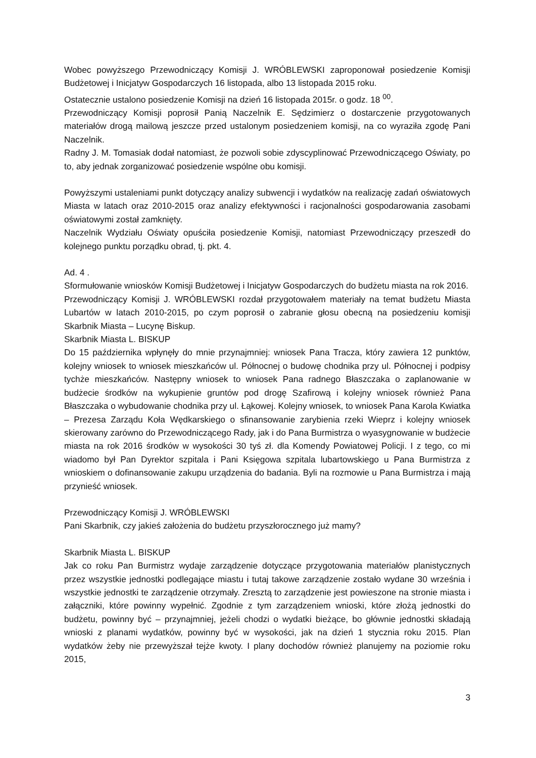Wobec powyższego Przewodniczący Komisji J. WRÓBLEWSKI zaproponował posiedzenie Komisji Budżetowej i Inicjatyw Gospodarczych 16 listopada, albo 13 listopada 2015 roku.
Ostatecznie ustalono posiedzenie Komisji na dzień 16 listopada 2015r. o godz. 18 <sup>00</sup>.
Przewodniczący Komisji poprosił Panią Naczelnik E. Sędzimierz o dostarczenie przygotowanych materiałów drogą mailową jeszcze przed ustalonym posiedzeniem komisji, na co wyraziła zgodę Pani Naczelnik.
Radny J. M. Tomasiak dodał natomiast, że pozwoli sobie zdyscyplinować Przewodniczącego Oświaty, po to, aby jednak zorganizować posiedzenie wspólne obu komisji.
Powyższymi ustaleniami punkt dotyczący analizy subwencji i wydatków na realizację zadań oświatowych Miasta w latach oraz 2010-2015 oraz analizy efektywności i racjonalności gospodarowania zasobami oświatowymi został zamknięty.
Naczelnik Wydziału Oświaty opuściła posiedzenie Komisji, natomiast Przewodniczący przeszedł do kolejnego punktu porządku obrad, tj. pkt. 4.
Ad. 4 .
Sformułowanie wniosków Komisji Budżetowej i Inicjatyw Gospodarczych do budżetu miasta na rok 2016.
Przewodniczący Komisji J. WRÓBLEWSKI rozdał przygotowałem materiały na temat budżetu Miasta Lubartów w latach 2010-2015, po czym poprosił o zabranie głosu obecną na posiedzeniu komisji Skarbnik Miasta – Lucynę Biskup.
Skarbnik Miasta L. BISKUP
Do 15 października wpłynęły do mnie przynajmniej: wniosek Pana Tracza, który zawiera 12 punktów, kolejny wniosek to wniosek mieszkańców ul. Północnej o budowę chodnika przy ul. Północnej i podpisy tychże mieszkańców. Następny wniosek to wniosek Pana radnego Błaszczaka o zaplanowanie w budżecie środków na wykupienie gruntów pod drogę Szafirową i kolejny wniosek również Pana Błaszczaka o wybudowanie chodnika przy ul. Łąkowej. Kolejny wniosek, to wniosek Pana Karola Kwiatka – Prezesa Zarządu Koła Wędkarskiego o sfinansowanie zarybienia rzeki Wieprz i kolejny wniosek skierowany zarówno do Przewodniczącego Rady, jak i do Pana Burmistrza o wyasygnowanie w budżecie miasta na rok 2016 środków w wysokości 30 tyś zł. dla Komendy Powiatowej Policji. I z tego, co mi wiadomo był Pan Dyrektor szpitala i Pani Księgowa szpitala lubartowskiego u Pana Burmistrza z wnioskiem o dofinansowanie zakupu urządzenia do badania. Byli na rozmowie u Pana Burmistrza i mają przynieść wniosek.
Przewodniczący Komisji J. WRÓBLEWSKI
Pani Skarbnik, czy jakieś założenia do budżetu przyszłorocznego już mamy?
Skarbnik Miasta L. BISKUP
Jak co roku Pan Burmistrz wydaje zarządzenie dotyczące przygotowania materiałów planistycznych przez wszystkie jednostki podlegające miastu i tutaj takowe zarządzenie zostało wydane 30 września i wszystkie jednostki te zarządzenie otrzymały. Zresztą to zarządzenie jest powieszone na stronie miasta i załączniki, które powinny wypełnić. Zgodnie z tym zarządzeniem wnioski, które złożą jednostki do budżetu, powinny być – przynajmniej, jeżeli chodzi o wydatki bieżące, bo głównie jednostki składają wnioski z planami wydatków, powinny być w wysokości, jak na dzień 1 stycznia roku 2015. Plan wydatków żeby nie przewyższał tejże kwoty. I plany dochodów również planujemy na poziomie roku 2015,
3